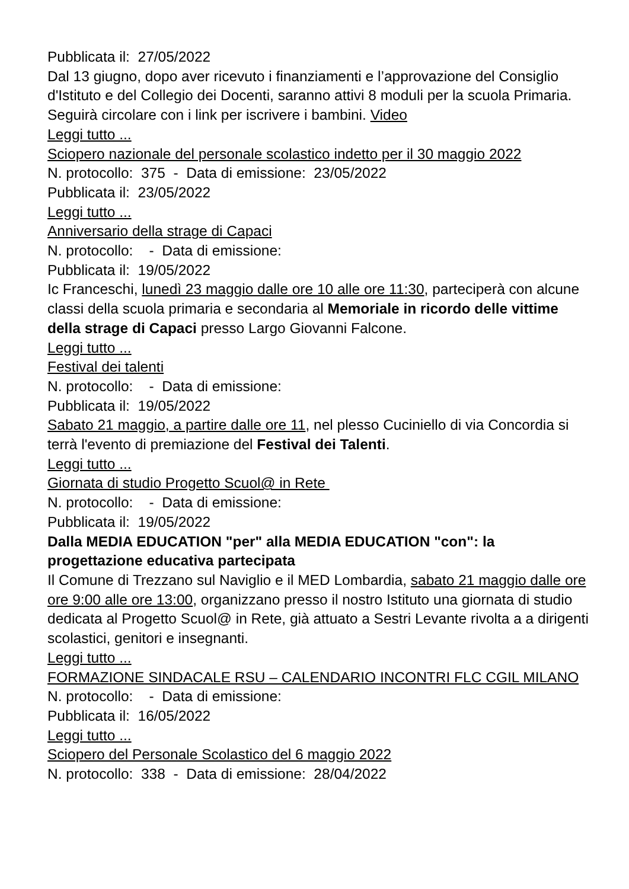Pubblicata il: 27/05/2022
Dal 13 giugno, dopo aver ricevuto i finanziamenti e l’approvazione del Consiglio d'Istituto e del Collegio dei Docenti, saranno attivi 8 moduli per la scuola Primaria. Seguirà circolare con i link per iscrivere i bambini. Video
Leggi tutto ...
Sciopero nazionale del personale scolastico indetto per il 30 maggio 2022
N. protocollo: 375 - Data di emissione: 23/05/2022
Pubblicata il: 23/05/2022
Leggi tutto ...
Anniversario della strage di Capaci
N. protocollo: - Data di emissione:
Pubblicata il: 19/05/2022
Ic Franceschi, lunedì 23 maggio dalle ore 10 alle ore 11:30, parteciperà con alcune classi della scuola primaria e secondaria al Memoriale in ricordo delle vittime della strage di Capaci presso Largo Giovanni Falcone.
Leggi tutto ...
Festival dei talenti
N. protocollo: - Data di emissione:
Pubblicata il: 19/05/2022
Sabato 21 maggio, a partire dalle ore 11, nel plesso Cuciniello di via Concordia si terrà l'evento di premiazione del Festival dei Talenti.
Leggi tutto ...
Giornata di studio Progetto Scuol@ in Rete
N. protocollo: - Data di emissione:
Pubblicata il: 19/05/2022
Dalla MEDIA EDUCATION "per" alla MEDIA EDUCATION "con": la progettazione educativa partecipata
Il Comune di Trezzano sul Naviglio e il MED Lombardia, sabato 21 maggio dalle ore ore 9:00 alle ore 13:00, organizzano presso il nostro Istituto una giornata di studio dedicata al Progetto Scuol@ in Rete, già attuato a Sestri Levante rivolta a a dirigenti scolastici, genitori e insegnanti.
Leggi tutto ...
FORMAZIONE SINDACALE RSU – CALENDARIO INCONTRI FLC CGIL MILANO
N. protocollo: - Data di emissione:
Pubblicata il: 16/05/2022
Leggi tutto ...
Sciopero del Personale Scolastico del 6 maggio 2022
N. protocollo: 338 - Data di emissione: 28/04/2022